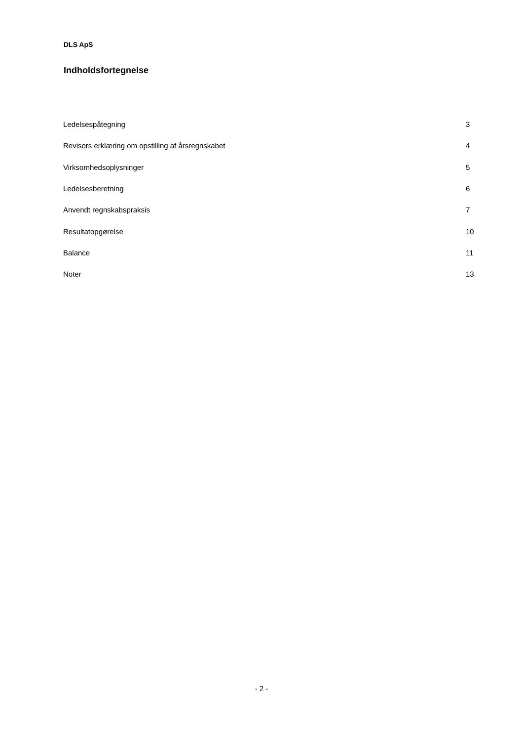DLS ApS
Indholdsfortegnelse
| Ledelsespåtegning | 3 |
| Revisors erklæring om opstilling af årsregnskabet | 4 |
| Virksomhedsoplysninger | 5 |
| Ledelsesberetning | 6 |
| Anvendt regnskabspraksis | 7 |
| Resultatopgørelse | 10 |
| Balance | 11 |
| Noter | 13 |
- 2 -